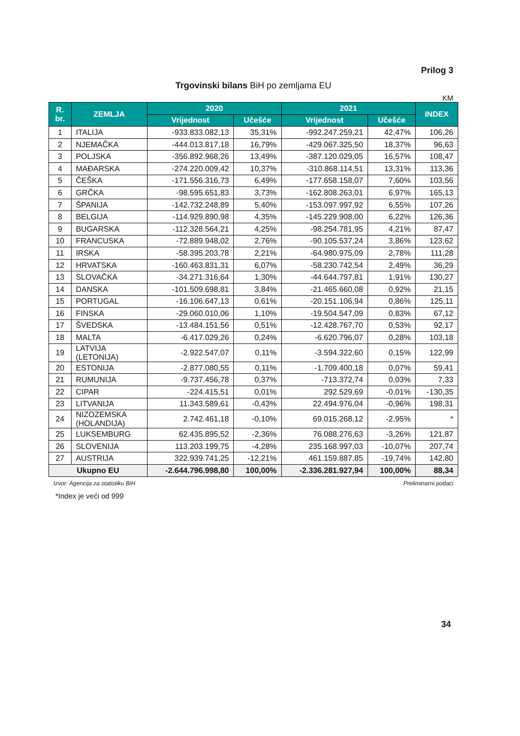Prilog 3
Trgovinski bilans BiH po zemljama EU
KM
| R. br. | ZEMLJA | 2020 | | 2021 | | INDEX |
| --- | --- | --- | --- | --- | --- | --- |
| | | Vrijednost | Učešće | Vrijednost | Učešće | |
| 1 | ITALIJA | -933.833.082,13 | 35,31% | -992.247.259,21 | 42,47% | 106,26 |
| 2 | NJEMAČKA | -444.013.817,18 | 16,79% | -429.067.325,50 | 18,37% | 96,63 |
| 3 | POLJSKA | -356.892.968,26 | 13,49% | -387.120.029,05 | 16,57% | 108,47 |
| 4 | MAĐARSKA | -274.220.009,42 | 10,37% | -310.868.114,51 | 13,31% | 113,36 |
| 5 | ČEŠKA | -171.556.316,73 | 6,49% | -177.658.158,07 | 7,60% | 103,56 |
| 6 | GRČKA | -98.595.651,83 | 3,73% | -162.808.263,01 | 6,97% | 165,13 |
| 7 | ŠPANIJA | -142.732.248,89 | 5,40% | -153.097.997,92 | 6,55% | 107,26 |
| 8 | BELGIJA | -114.929.890,98 | 4,35% | -145.229.908,00 | 6,22% | 126,36 |
| 9 | BUGARSKA | -112.328.564,21 | 4,25% | -98.254.781,95 | 4,21% | 87,47 |
| 10 | FRANCUSKA | -72.889.948,02 | 2,76% | -90.105.537,24 | 3,86% | 123,62 |
| 11 | IRSKA | -58.395.203,78 | 2,21% | -64.980.975,09 | 2,78% | 111,28 |
| 12 | HRVATSKA | -160.463.831,31 | 6,07% | -58.230.742,54 | 2,49% | 36,29 |
| 13 | SLOVAČKA | -34.271.316,64 | 1,30% | -44.644.797,81 | 1,91% | 130,27 |
| 14 | DANSKA | -101.509.698,81 | 3,84% | -21.465.660,08 | 0,92% | 21,15 |
| 15 | PORTUGAL | -16.106.647,13 | 0,61% | -20.151.106,94 | 0,86% | 125,11 |
| 16 | FINSKA | -29.060.010,06 | 1,10% | -19.504.547,09 | 0,83% | 67,12 |
| 17 | ŠVEDSKA | -13.484.151,56 | 0,51% | -12.428.767,70 | 0,53% | 92,17 |
| 18 | MALTA | -6.417.029,26 | 0,24% | -6.620.796,07 | 0,28% | 103,18 |
| 19 | LATVIJA (LETONIJA) | -2.922.547,07 | 0,11% | -3.594.322,60 | 0,15% | 122,99 |
| 20 | ESTONIJA | -2.877.080,55 | 0,11% | -1.709.400,18 | 0,07% | 59,41 |
| 21 | RUMUNIJA | -9.737.456,78 | 0,37% | -713.372,74 | 0,03% | 7,33 |
| 22 | CIPAR | -224.415,51 | 0,01% | 292.529,69 | -0,01% | -130,35 |
| 23 | LITVANIJA | 11.343.589,61 | -0,43% | 22.494.976,04 | -0,96% | 198,31 |
| 24 | NIZOZEMSKA (HOLANDIJA) | 2.742.461,18 | -0,10% | 69.015.268,12 | -2,95% | * |
| 25 | LUKSEMBURG | 62.435.895,52 | -2,36% | 76.088.276,63 | -3,26% | 121,87 |
| 26 | SLOVENIJA | 113.203.199,75 | -4,28% | 235.168.997,03 | -10,07% | 207,74 |
| 27 | AUSTRIJA | 322.939.741,25 | -12,21% | 461.159.887,85 | -19,74% | 142,80 |
| Ukupno EU | | -2.644.796.998,80 | 100,00% | -2.336.281.927,94 | 100,00% | 88,34 |
Izvor: Agencija za statistiku BiH Preliminarni podaci
*Index je veći od 999
34